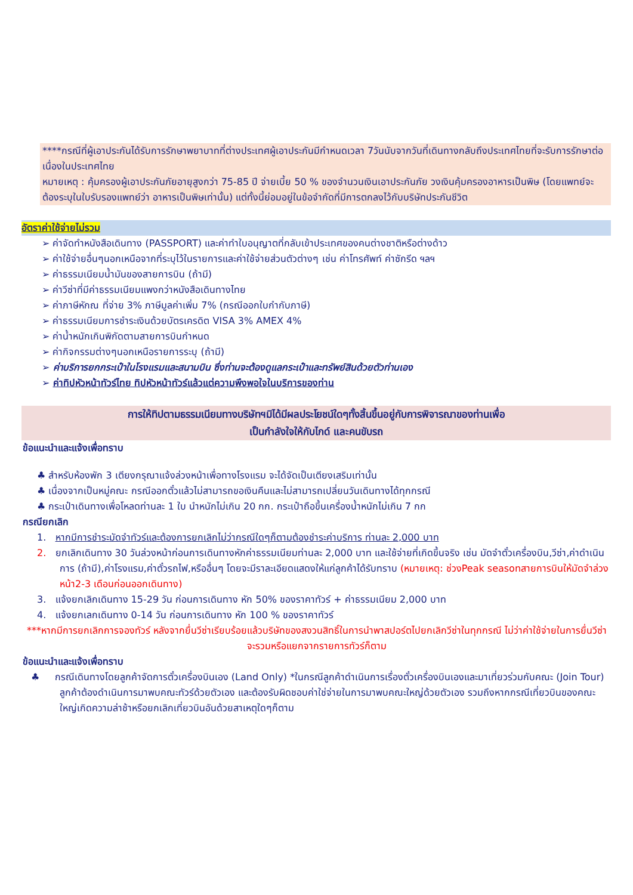****กรณีที่ผู้เอาประกันได้รับการรักษาพยาบาทที่ต่างประเทศผู้เอาประกันมีกำหนดเวลา 7วันนับจากวันที่เดินทางกลับถึงประเทศไทยที่จะรับการรักษาต่อเนื่องในประเทศไทย
หมายเหตุ : คุ้มครองผู้เอาประกันภัยอายุสูงกว่า 75-85 ปี จ่ายเบี้ย 50 % ของจำนวนเงินเอาประกันภัย วงเงินคุ้มครองอาหารเป็นพิษ (โดยแพทย์จะต้องระบุในใบรับรองแพทย์ว่า อาหารเป็นพิษเท่านั้น) แต่ทั้งนี้ย่อมอยู่ในข้อจำกัดที่มีการตกลงไว้กับบริษัทประกันชีวิต
อัตราค่าใช้จ่ายไม่รวม
➢ ค่าจัดทำหนังสือเดินทาง (PASSPORT) และค่าทำใบอนุญาตที่กลับเข้าประเทศของคนต่างชาติหรือต่างด้าว
➢ ค่าใช้จ่ายอื่นๆนอกเหนือจากที่ระบุไว้ในรายการและค่าใช้จ่ายส่วนตัวต่างๆ เช่น ค่าโทรศัพท์ ค่าซักรีด ฯลฯ
➢ ค่าธรรมเนียมน้ำมันของสายการบิน (ถ้ามี)
➢ ค่าวีซ่าที่มีค่าธรรมเนียมแพงกว่าหนังสือเดินทางไทย
➢ ค่าภาษีหักณ ที่จ่าย 3% ภาษีมูลค่าเพิ่ม 7% (กรณีออกใบกำกับภาษี)
➢ ค่าธรรมเนียมการชำระเงินด้วยบัตรเครดิต VISA 3% AMEX 4%
➢ ค่าน้ำหนักเกินพิกัดตามสายการบินกำหนด
➢ ค่ากิจกรรมต่างๆนอกเหนือรายการระบุ (ถ้ามี)
➢ ค่าบริการยกกระเป๋าในโรงแรมและสนามบิน ซึ่งท่านจะต้องดูแลกระเป๋าและทรัพย์สินด้วยตัวท่านเอง
➢ ค่าทิปหัวหน้าทัวร์ไทย ทิปหัวหน้าทัวร์แล้วแต่ความพึงพอใจในบริการของท่าน
การให้ทิปตามธรรมเนียมทางบริษัทฯมิได้มีผลประโยชน์ใดๆทั้งสิ้นขึ้นอยู่กับการพิจารณาของท่านเพื่อ
เป็นกำลังใจให้กับไกด์ และคนขับรถ
ข้อแนะนำและแจ้งเพื่อทราบ
♣ สำหรับห้องพัก 3 เตียงกรุณาแจ้งล่วงหน้าเพื่อทางโรงแรม จะได้จัดเป็นเตียงเสริมเท่านั้น
♣ เนื่องจากเป็นหมู่คณะ กรณีออกตั๋วแล้วไม่สามารถขอเงินคืนและไม่สามารถเปลี่ยนวันเดินทางได้ทุกกรณี
♣ กระเป๋าเดินทางเพื่อโหลดท่านละ 1 ใบ นำหนักไม่เกิน 20 กก. กระเป๋าถือขึ้นเครื่องน้ำหนักไม่เกิน 7 กก
กรณียกเลิก
1. หากมีการชำระมัดจำทัวร์และต้องการยกเลิกไม่ว่ากรณีใดๆก็ตามต้องชำระค่าบริการ ท่านละ 2,000 บาท
2. ยกเลิกเดินทาง 30 วันล่วงหน้าก่อนการเดินทางหักค่าธรรมเนียมท่านละ 2,000 บาท และใช้จ่ายที่เกิดขึ้นจริง เช่น มัดจำตั๋วเครื่องบิน,วีซ่า,ค่าดำเนินการ (ถ้ามี),ค่าโรงแรม,ค่าตั๋วรถไฟ,หรืออื่นๆ โดยจะมีราละเอียดแสดงให้แก่ลูกค้าได้รับทราบ (หมายเหตุ: ช่วงPeak seasonสายการบินให้มัดจำล่วงหน้า2-3 เดือนก่อนออกเดินทาง)
3. แจ้งยกเลิกเดินทาง 15-29 วัน ก่อนการเดินทาง หัก 50% ของราคาทัวร์ + ค่าธรรมเนียม 2,000 บาท
4. แจ้งยกเลกเดินทาง 0-14 วัน ก่อนการเดินทาง หัก 100 % ของราคาทัวร์
***หากมีการยกเลิกการจองทัวร์ หลังจากยื่นวีซ่าเรียบร้อยแล้วบริษัทของสงวนสิทธิ์ในการนำพาสปอร์ตไปยกเลิกวีซ่าในทุกกรณี ไม่ว่าค่าใช้จ่ายในการยื่นวีซ่าจะรวมหรือแยกจากรายการทัวร์ก็ตาม
ข้อแนะนำและแจ้งเพื่อทราบ
♣ กรณีเดินทางโดยลูกค้าจัดการตั๋วเครื่องบินเอง (Land Only) *ในกรณีลูกค้าดำเนินการเรื่องตั๋วเครื่องบินเองและมาเที่ยวร่วมกับคณะ (Join Tour) ลูกค้าต้องดำเนินการมาพบคณะทัวร์ด้วยตัวเอง และต้องรับผิดชอบค่าใช่จ่ายในการมาพบคณะใหญ่ด้วยตัวเอง รวมถึงหากกรณีเที่ยวบินของคณะใหญ่เกิดความล่าช้าหรือยกเลิกเที่ยวบินอันด้วยสาเหตุใดๆก็ตาม